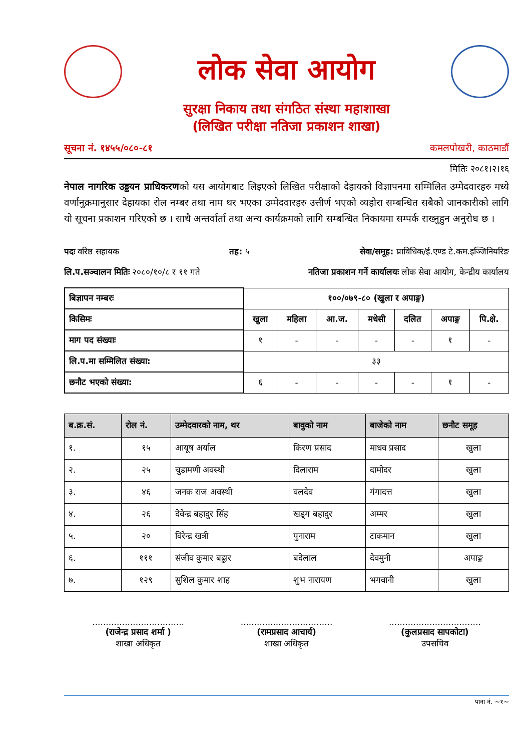लोक सेवा आयोग
सुरक्षा निकाय तथा संगठित संस्था महाशाखा
(लिखित परीक्षा नतिजा प्रकाशन शाखा)
सूचना नं. १४५५/०८०-८१ कमलपोखरी, काठमाडौं
मितिः २०८१।२।१६
नेपाल नागरिक उड्डयन प्राधिकरणको यस आयोगबाट लिइएको लिखित परीक्षाको देहायको विज्ञापनमा सम्मिलित उम्मेदवारहरु मध्ये वर्णानुक्रमानुसार देहायका रोल नम्बर तथा नाम थर भएका उम्मेदवारहरु उत्तीर्ण भएको व्यहोरा सम्बन्धित सबैको जानकारीको लागि यो सूचना प्रकाशन गरिएको छ । साथै अन्तर्वार्ता तथा अन्य कार्यक्रमको लागि सम्बन्धित निकायमा सम्पर्क राख्नुहुन अनुरोध छ ।
पदः वरिष्ठ सहायक तह: ५ सेवा/समूह: प्राविधिक/ई.एण्ड टे.कम.इञ्जिनियरिङ
लि.प.सञ्चालन मितिः २०८०/१०/८ र ११ गते नतिजा प्रकाशन गर्ने कार्यालयः लोक सेवा आयोग, केन्द्रीय कार्यालय
| बिज्ञापन नम्बरः | १००/०७९-८० (खुला र अपाङ्ग) | | | | | | |
| किसिमः | खुला | महिला | आ.ज. | मधेसी | दलित | अपाङ्ग | पि.क्षे. |
| माग पद संख्याः | १ | - | - | - | - | १ | - |
| लि.प.मा सम्मिलित संख्या: | ३३ | | | | | | |
| छनौट भएको संख्या: | ६ | - | - | - | - | १ | - |
| ब.क्र.सं. | रोल नं. | उम्मेदवारको नाम, थर | बावुको नाम | बाजेको नाम | छनौट समूह |
| --- | --- | --- | --- | --- | --- |
| १. | १५ | आयूष अर्याल | किरण प्रसाद | माधव प्रसाद | खुला |
| २. | २५ | चुडामणी अवस्थी | दिलाराम | दामोदर | खुला |
| ३. | ४६ | जनक राज अवस्थी | वलदेव | गंगादत्त | खुला |
| ४. | २६ | देवेन्द्र बहादुर सिंह | खड्ग बहादुर | अम्मर | खुला |
| ५. | २० | विरेन्द्र खत्री | पुनाराम | टाकमान | खुला |
| ६. | १११ | संजीव कुमार बढ्ढार | बदेलाल | देवमुनी | अपाङ्ग |
| ७. | १२९ | सुशिल कुमार शाह | शुभ नारायण | भगवानी | खुला |
..................................
(राजेन्द्र प्रसाद शर्मा )
शाखा अधिकृत
..................................
(रामप्रसाद आचार्य)
शाखा अधिकृत
..................................
(कुलप्रसाद सापकोटा)
उपसचिव
पाना नं. ~१~